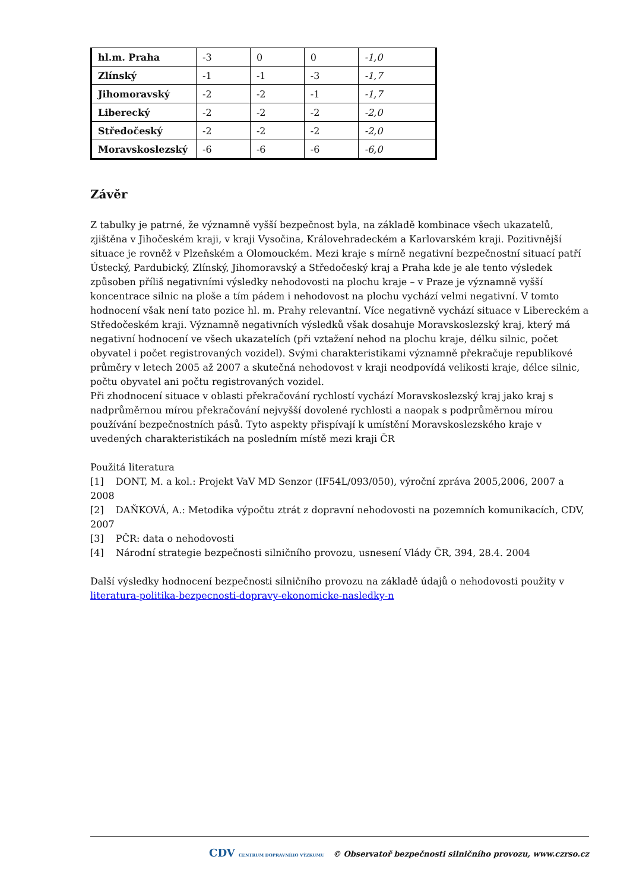| hl.m. Praha | -3 | 0 | 0 | -1,0 |
| Zlínský | -1 | -1 | -3 | -1,7 |
| Jihomoravský | -2 | -2 | -1 | -1,7 |
| Liberecký | -2 | -2 | -2 | -2,0 |
| Středočeský | -2 | -2 | -2 | -2,0 |
| Moravskoslezský | -6 | -6 | -6 | -6,0 |
Závěr
Z tabulky je patrné, že významně vyšší bezpečnost byla, na základě kombinace všech ukazatelů, zjištěna v Jihočeském kraji, v kraji Vysočina, Královehradeckém a Karlovarském kraji. Pozitivnější situace je rovněž v Plzeňském a Olomouckém. Mezi kraje s mírně negativní bezpečnostní situací patří Ústecký, Pardubický, Zlínský, Jihomoravský a Středočeský kraj a Praha kde je ale tento výsledek způsoben příliš negativními výsledky nehodovosti na plochu kraje – v Praze je významně vyšší koncentrace silnic na ploše a tím pádem i nehodovost na plochu vychází velmi negativní. V tomto hodnocení však není tato pozice hl. m. Prahy relevantní. Více negativně vychází situace v Libereckém a Středočeském kraji. Významně negativních výsledků však dosahuje Moravskoslezský kraj, který má negativní hodnocení ve všech ukazatelích (při vztažení nehod na plochu kraje, délku silnic, počet obyvatel i počet registrovaných vozidel). Svými charakteristikami významně překračuje republikové průměry v letech 2005 až 2007 a skutečná nehodovost v kraji neodpovídá velikosti kraje, délce silnic, počtu obyvatel ani počtu registrovaných vozidel.
Při zhodnocení situace v oblasti překračování rychlostí vychází Moravskoslezský kraj jako kraj s nadprůměrnou mírou překračování nejvyšší dovolené rychlosti a naopak s podprůměrnou mírou používání bezpečnostních pásů. Tyto aspekty přispívají k umístění Moravskoslezského kraje v uvedených charakteristikách na posledním místě mezi kraji ČR
Použitá literatura
[1] DONT, M. a kol.: Projekt VaV MD Senzor (IF54L/093/050), výroční zpráva 2005,2006, 2007 a 2008
[2] DAŇKOVÁ, A.: Metodika výpočtu ztrát z dopravní nehodovosti na pozemních komunikacích, CDV, 2007
[3] PČR: data o nehodovosti
[4] Národní strategie bezpečnosti silničního provozu, usnesení Vlády ČR, 394, 28.4. 2004
Další výsledky hodnocení bezpečnosti silničního provozu na základě údajů o nehodovosti použity v literatura-politika-bezpecnosti-dopravy-ekonomicke-nasledky-n
CDV CENTRUM DOPRAVNÍHO VÝZKUMU © Observatoř bezpečnosti silničního provozu, www.czrso.cz